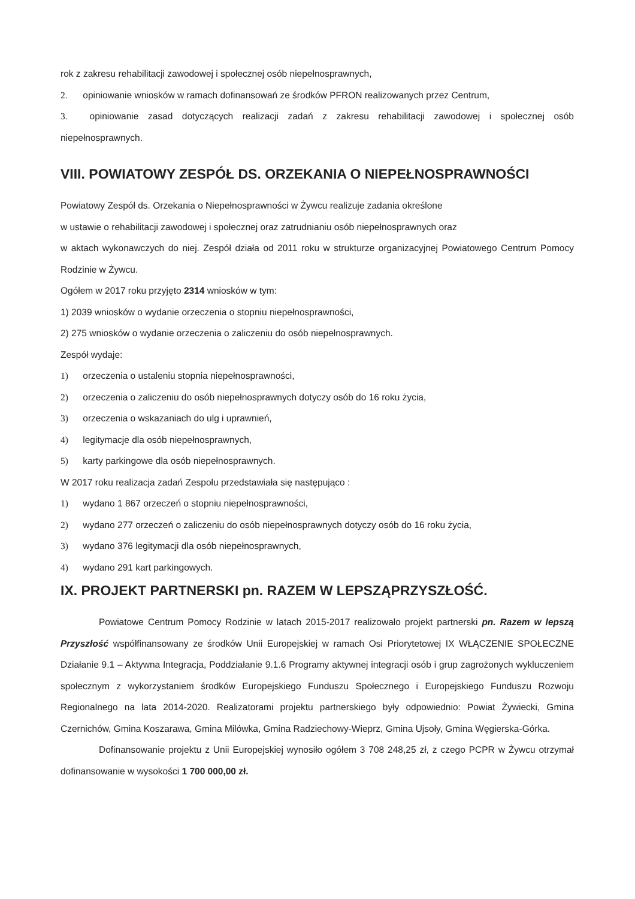rok z zakresu rehabilitacji zawodowej i społecznej osób niepełnosprawnych,
2. opiniowanie wniosków w ramach dofinansowań ze środków PFRON realizowanych przez Centrum,
3. opiniowanie zasad dotyczących realizacji zadań z zakresu rehabilitacji zawodowej i społecznej osób niepełnosprawnych.
VIII. POWIATOWY ZESPÓŁ DS. ORZEKANIA O NIEPEŁNOSPRAWNOŚCI
Powiatowy Zespół ds. Orzekania o Niepełnosprawności w Żywcu realizuje zadania określone
w ustawie o rehabilitacji zawodowej i społecznej oraz zatrudnianiu osób niepełnosprawnych oraz
w aktach wykonawczych do niej. Zespół działa od 2011 roku w strukturze organizacyjnej Powiatowego Centrum Pomocy Rodzinie w Żywcu.
Ogółem w 2017 roku przyjęto 2314 wniosków w tym:
1) 2039 wniosków o wydanie orzeczenia o stopniu niepełnosprawności,
2) 275 wniosków o wydanie orzeczenia o zaliczeniu do osób niepełnosprawnych.
Zespół wydaje:
1) orzeczenia o ustaleniu stopnia niepełnosprawności,
2) orzeczenia o zaliczeniu do osób niepełnosprawnych dotyczy osób do 16 roku życia,
3) orzeczenia o wskazaniach do ulg i uprawnień,
4) legitymacje dla osób niepełnosprawnych,
5) karty parkingowe dla osób niepełnosprawnych.
W 2017 roku realizacja zadań Zespołu przedstawiała się następująco :
1) wydano 1 867 orzeczeń o stopniu niepełnosprawności,
2) wydano 277 orzeczeń o zaliczeniu do osób niepełnosprawnych dotyczy osób do 16 roku życia,
3) wydano 376 legitymacji dla osób niepełnosprawnych,
4) wydano 291 kart parkingowych.
IX. PROJEKT PARTNERSKI pn. RAZEM W LEPSZĄPRZYSZŁOŚĆ.
Powiatowe Centrum Pomocy Rodzinie w latach 2015-2017 realizowało projekt partnerski pn. Razem w lepszą Przyszłość współfinansowany ze środków Unii Europejskiej w ramach Osi Priorytetowej IX WŁĄCZENIE SPOŁECZNE Działanie 9.1 – Aktywna Integracja, Poddziałanie 9.1.6 Programy aktywnej integracji osób i grup zagrożonych wykluczeniem społecznym z wykorzystaniem środków Europejskiego Funduszu Społecznego i Europejskiego Funduszu Rozwoju Regionalnego na lata 2014-2020. Realizatorami projektu partnerskiego były odpowiednio: Powiat Żywiecki, Gmina Czernichów, Gmina Koszarawa, Gmina Milówka, Gmina Radziechowy-Wieprz, Gmina Ujsoły, Gmina Węgierska-Górka.
Dofinansowanie projektu z Unii Europejskiej wynosiło ogółem 3 708 248,25 zł, z czego PCPR w Żywcu otrzymał dofinansowanie w wysokości 1 700 000,00 zł.